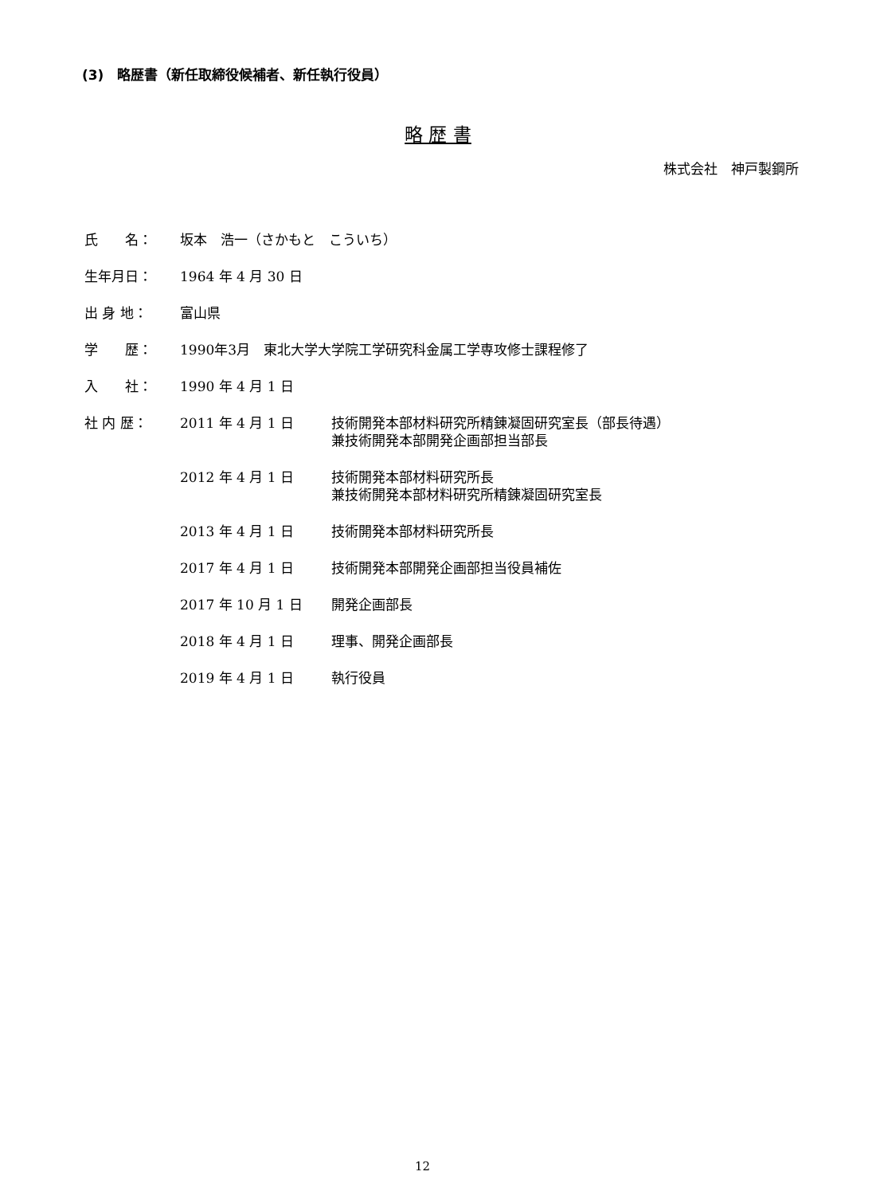(3)　略歴書（新任取締役候補者、新任執行役員）
略 歴 書
株式会社　神戸製鋼所
| 氏 名： | 坂本 浩一（さかもと こういち） | |
| 生年月日： | 1964 年 4 月 30 日 | |
| 出 身 地： | 富山県 | |
| 学 歴： | 1990年3月 東北大学大学院工学研究科金属工学専攻修士課程修了 | |
| 入 社： | 1990 年 4 月 1 日 | |
| 社 内 歴： | 2011 年 4 月 1 日 | 技術開発本部材料研究所精錬凝固研究室長（部長待遇） 兼技術開発本部開発企画部担当部長 |
| | 2012 年 4 月 1 日 | 技術開発本部材料研究所長 兼技術開発本部材料研究所精錬凝固研究室長 |
| | 2013 年 4 月 1 日 | 技術開発本部材料研究所長 |
| | 2017 年 4 月 1 日 | 技術開発本部開発企画部担当役員補佐 |
| | 2017 年 10 月 1 日 | 開発企画部長 |
| | 2018 年 4 月 1 日 | 理事、開発企画部長 |
| | 2019 年 4 月 1 日 | 執行役員 |
12